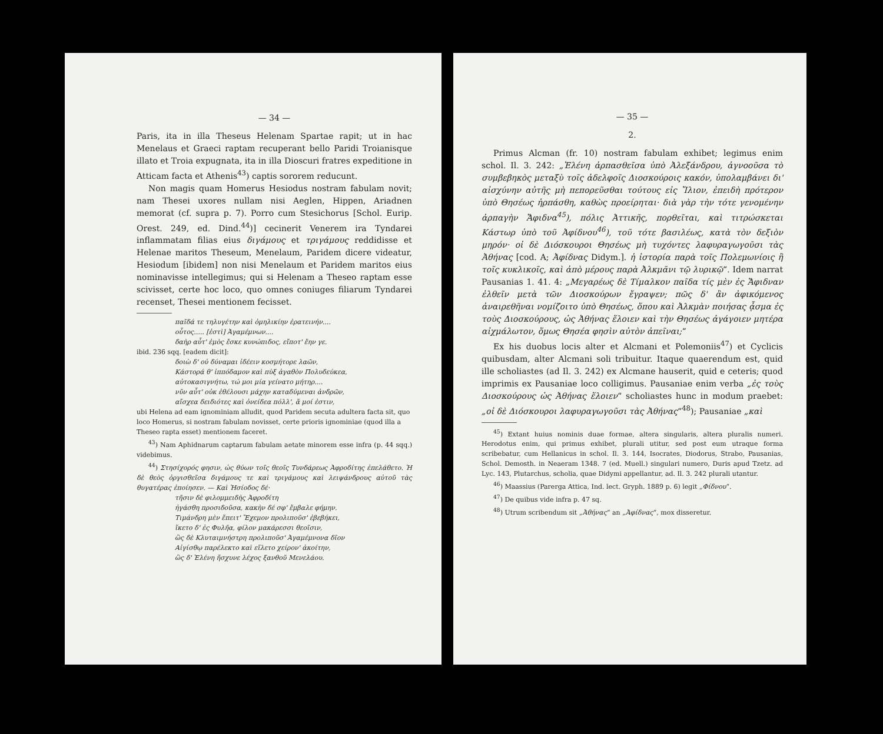— 34 —
Paris, ita in illa Theseus Helenam Spartae rapit; ut in hac Menelaus et Graeci raptam recuperant bello Paridi Troianisque illato et Troia expugnata, ita in illa Dioscuri fratres expeditione in Atticam facta et Athenis<sup>43</sup>) captis sororem reducunt.
Non magis quam Homerus Hesiodus nostram fabulam novit; nam Thesei uxores nullam nisi Aeglen, Hippen, Ariadnen memorat (cf. supra p. 7). Porro cum Stesichorus [Schol. Eurip. Orest. 249, ed. Dind.<sup>44</sup>)] cecinerit Venerem ira Tyndarei inflammatam filias eius διγάμους et τριγάμους reddidisse et Helenae maritos Theseum, Menelaum, Paridem dicere videatur, Hesiodum [ibidem] non nisi Menelaum et Paridem maritos eius nominavisse intellegimus; qui si Helenam a Theseo raptam esse scivisset, certe hoc loco, quo omnes coniuges filiarum Tyndarei recenset, Thesei mentionem fecisset.
παῖδά τε τηλυγέτην καὶ ὁμηλικίην ἐρατεινήν....
οὗτος..... [ἐστὶ] Ἀγαμέμνων....
δαὴρ αὖτ' ἐμὸς ἔσκε κυνώπιδος, εἴποτ' ἔην γε.
ibid. 236 sqq. [eadem dicit]:
δοιὼ δ' οὐ δύναμαι ἰδέειν κοσμήτορε λαῶν,
Κάστορά θ' ἱππόδαμον καὶ πὺξ ἀγαθὸν Πολυδεύκεα,
αὐτοκασιγνήτω, τώ μοι μία γείνατο μήτηρ....
νῦν αὖτ' οὐκ ἐθέλουσι μάχην καταδύμεναι ἀνδρῶν,
αἴσχεα δειδιότες καὶ ὀνείδεα πόλλ', ἅ μοί ἐστιν,
ubi Helena ad eam ignominiam alludit, quod Paridem secuta adultera facta sit, quo loco Homerus, si nostram fabulam novisset, certe prioris ignominiae (quod illa a Theseo rapta esset) mentionem faceret.
<sup>43</sup>) Nam Aphidnarum captarum fabulam aetate minorem esse infra (p. 44 sqq.) videbimus.
<sup>44</sup>) Στησίχορός φησιν, ὡς θύων τοῖς θεοῖς Τυνδάρεως Ἀφροδίτης ἐπελάθετο. Ἡ δὲ θεὸς ὀργισθεῖσα διγάμους τε καὶ τριγάμους καὶ λειψάνδρους αὐτοῦ τὰς θυγατέρας ἐποίησεν. — Καὶ Ἡσίοδος δέ·
τῆσιν δὲ φιλομμειδὴς Ἀφροδίτη
ἠγάσθη προσιδοῦσα, κακὴν δέ σφ' ἔμβαλε φήμην.
Τιμάνδρη μὲν ἔπειτ' Ἔχεμον προλιποῦσ' ἐβεβήκει,
ἵκετο δ' ἐς Φυλῆα, φίλον μακάρεσσι θεοῖσιν,
ὣς δὲ Κλυταιμνήστρη προλιποῦσ' Ἀγαμέμνονα δῖον
Αἰγίσθῳ παρέλεκτο καὶ εἵλετο χείρον' ἀκοίτην,
ὣς δ' Ἑλένη ἤσχυνε λέχος ξανθοῦ Μενελάου.
— 35 —
2.
Primus Alcman (fr. 10) nostram fabulam exhibet; legimus enim schol. Il. 3. 242: „Ἑλένη ἁρπασθεῖσα ὑπὸ Ἀλεξάνδρου, ἀγνοοῦσα τὸ συμβεβηκὸς μεταξὺ τοῖς ἀδελφοῖς Διοσκούροις κακόν, ὑπολαμβάνει δι' αἰσχύνην αὐτῆς μὴ πεπορεῦσθαι τούτους εἰς Ἴλιον, ἐπειδὴ πρότερον ὑπὸ Θησέως ἡρπάσθη, καθὼς προείρηται· διὰ γὰρ τὴν τότε γενομένην ἁρπαγὴν Ἄφιδνα<sup>45</sup>), πόλις Ἀττικῆς, πορθεῖται, καὶ τιτρώσκεται Κάστωρ ὑπὸ τοῦ Ἀφίδνου<sup>46</sup>), τοῦ τότε βασιλέως, κατὰ τὸν δεξιὸν μηρόν· οἱ δὲ Διόσκουροι Θησέως μὴ τυχόντες λαφυραγωγοῦσι τὰς Ἀθήνας [cod. A; Ἀφίδνας Didym.]. ἡ ἱστορία παρὰ τοῖς Πολεμωνίοις ἢ τοῖς κυκλικοῖς, καὶ ἀπὸ μέρους παρὰ Ἀλκμᾶνι τῷ λυρικῷ“. Idem narrat Pausanias 1. 41. 4: „Μεγαρέως δὲ Τίμαλκον παῖδα τίς μὲν ἐς Ἄφιδναν ἐλθεῖν μετὰ τῶν Διοσκούρων ἔγραψεν; πῶς δ' ἂν ἀφικόμενος ἀναιρεθῆναι νομίζοιτο ὑπὸ Θησέως, ὅπου καὶ Ἀλκμὰν ποιήσας ᾆσμα ἐς τοὺς Διοσκούρους, ὡς Ἀθήνας ἕλοιεν καὶ τὴν Θησέως ἀγάγοιεν μητέρα αἰχμάλωτον, ὅμως Θησέα φησὶν αὐτὸν ἀπεῖναι;“
Ex his duobus locis alter et Alcmani et Polemoniis<sup>47</sup>) et Cyclicis quibusdam, alter Alcmani soli tribuitur. Itaque quaerendum est, quid ille scholiastes (ad Il. 3. 242) ex Alcmane hauserit, quid e ceteris; quod imprimis ex Pausaniae loco colligimus. Pausaniae enim verba „ἐς τοὺς Διοσκούρους ὡς Ἀθήνας ἕλοιεν“ scholiastes hunc in modum praebet: „οἱ δὲ Διόσκουροι λαφυραγωγοῦσι τὰς Ἀθήνας“<sup>48</sup>); Pausaniae „καὶ
<sup>45</sup>) Extant huius nominis duae formae, altera singularis, altera pluralis numeri. Herodotus enim, qui primus exhibet, plurali utitur, sed post eum utraque forma scribebatur, cum Hellanicus in schol. Il. 3. 144, Isocrates, Diodorus, Strabo, Pausanias, Schol. Demosth. in Neaeram 1348. 7 (ed. Muell.) singulari numero, Duris apud Tzetz. ad Lyc. 143, Plutarchus, scholia, quae Didymi appellantur, ad. Il. 3. 242 plurali utantur.
<sup>46</sup>) Maassius (Parerga Attica, Ind. lect. Gryph. 1889 p. 6) legit „Φίδνου“.
<sup>47</sup>) De quibus vide infra p. 47 sq.
<sup>48</sup>) Utrum scribendum sit „Ἀθήνας“ an „Ἀφίδνας“, mox disseretur.